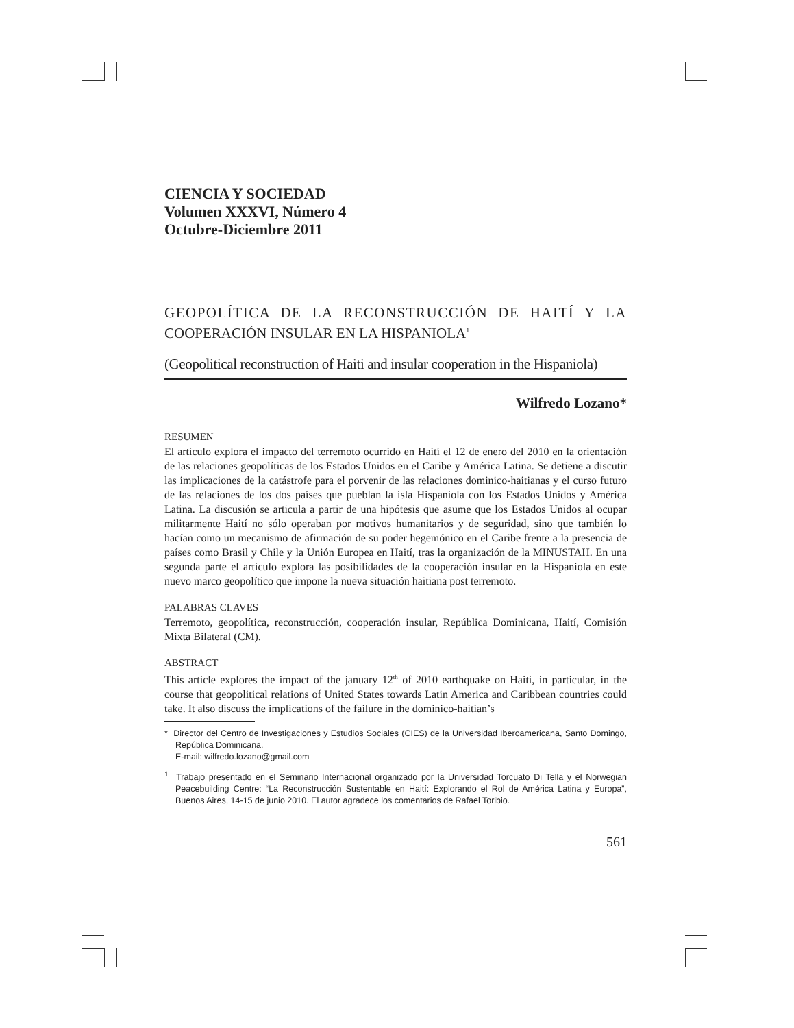CIENCIA Y SOCIEDAD
Volumen XXXVI, Número 4
Octubre-Diciembre 2011
GEOPOLÍTICA DE LA RECONSTRUCCIÓN DE HAITÍ Y LA COOPERACIÓN INSULAR EN LA HISPANIOLA<sup>1</sup>
(Geopolitical reconstruction of Haiti and insular cooperation in the Hispaniola)
Wilfredo Lozano*
RESUMEN
El artículo explora el impacto del terremoto ocurrido en Haití el 12 de enero del 2010 en la orientación de las relaciones geopolíticas de los Estados Unidos en el Caribe y América Latina. Se detiene a discutir las implicaciones de la catástrofe para el porvenir de las relaciones dominico-haitianas y el curso futuro de las relaciones de los dos países que pueblan la isla Hispaniola con los Estados Unidos y América Latina. La discusión se articula a partir de una hipótesis que asume que los Estados Unidos al ocupar militarmente Haití no sólo operaban por motivos humanitarios y de seguridad, sino que también lo hacían como un mecanismo de afirmación de su poder hegemónico en el Caribe frente a la presencia de países como Brasil y Chile y la Unión Europea en Haití, tras la organización de la MINUSTAH. En una segunda parte el artículo explora las posibilidades de la cooperación insular en la Hispaniola en este nuevo marco geopolítico que impone la nueva situación haitiana post terremoto.
PALABRAS CLAVES
Terremoto, geopolítica, reconstrucción, cooperación insular, República Dominicana, Haití, Comisión Mixta Bilateral (CM).
ABSTRACT
This article explores the impact of the january 12<sup>th</sup> of 2010 earthquake on Haiti, in particular, in the course that geopolitical relations of United States towards Latin America and Caribbean countries could take. It also discuss the implications of the failure in the dominico-haitian’s
* Director del Centro de Investigaciones y Estudios Sociales (CIES) de la Universidad Iberoamericana, Santo Domingo, República Dominicana.
E-mail: wilfredo.lozano@gmail.com
<sup>1</sup> Trabajo presentado en el Seminario Internacional organizado por la Universidad Torcuato Di Tella y el Norwegian Peacebuilding Centre: “La Reconstrucción Sustentable en Haití: Explorando el Rol de América Latina y Europa”, Buenos Aires, 14-15 de junio 2010. El autor agradece los comentarios de Rafael Toribio.
561